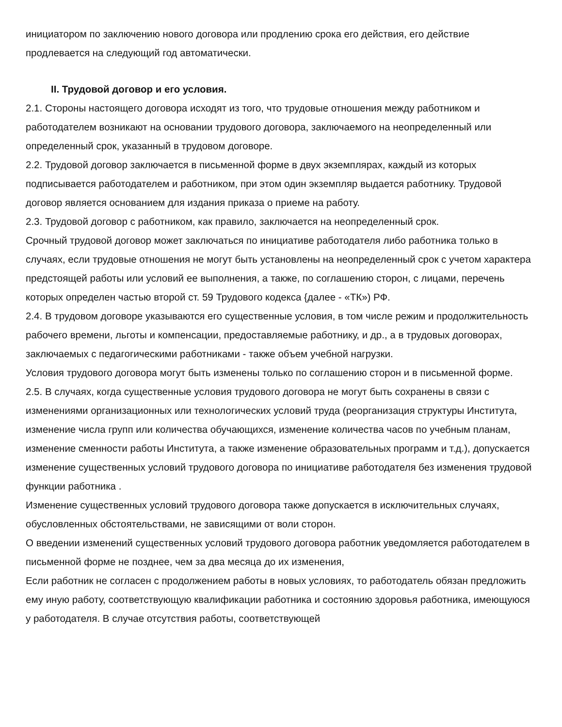инициатором по заключению нового договора или продлению срока его действия, его действие продлевается на следующий год автоматически.
II. Трудовой договор и его условия.
2.1. Стороны настоящего договора исходят из того, что трудовые отношения между работником и работодателем возникают на основании трудового договора, заключаемого на неопределенный или определенный срок, указанный в трудовом договоре.
2.2. Трудовой договор заключается в письменной форме в двух экземплярах, каждый из которых подписывается работодателем и работником, при этом один экземпляр выдается работнику. Трудовой договор является основанием для издания приказа о приеме на работу.
2.3. Трудовой договор с работником, как правило, заключается на неопределенный срок.
Срочный трудовой договор может заключаться по инициативе работодателя либо работника только в случаях, если трудовые отношения не могут быть установлены на неопределенный срок с учетом характера предстоящей работы или условий ее выполнения, а также, по соглашению сторон, с лицами, перечень которых определен частью второй ст. 59 Трудового кодекса {далее - «ТК») РФ.
2.4. В трудовом договоре указываются его существенные условия, в том числе режим и продолжительность рабочего времени, льготы и компенсации, предоставляемые работнику, и др., а в трудовых договорах, заключаемых с педагогическими работниками - также объем учебной нагрузки.
Условия трудового договора могут быть изменены только по соглашению сторон и в письменной форме.
2.5. В случаях, когда существенные условия трудового договора не могут быть сохранены в связи с изменениями организационных или технологических условий труда (реорганизация структуры Института, изменение числа групп или количества обучающихся, изменение количества часов по учебным планам, изменение сменности работы Института, а также изменение образовательных программ и т.д.), допускается изменение существенных условий трудового договора по инициативе работодателя без изменения трудовой функции работника .
Изменение существенных условий трудового договора также допускается в исключительных случаях, обусловленных обстоятельствами, не зависящими от воли сторон.
О введении изменений существенных условий трудового договора работник уведомляется работодателем в письменной форме не позднее, чем за два месяца до их изменения,
Если работник не согласен с продолжением работы в новых условиях, то работодатель обязан предложить ему иную работу, соответствующую квалификации работника и состоянию здоровья работника, имеющуюся у работодателя. В случае отсутствия работы, соответствующей